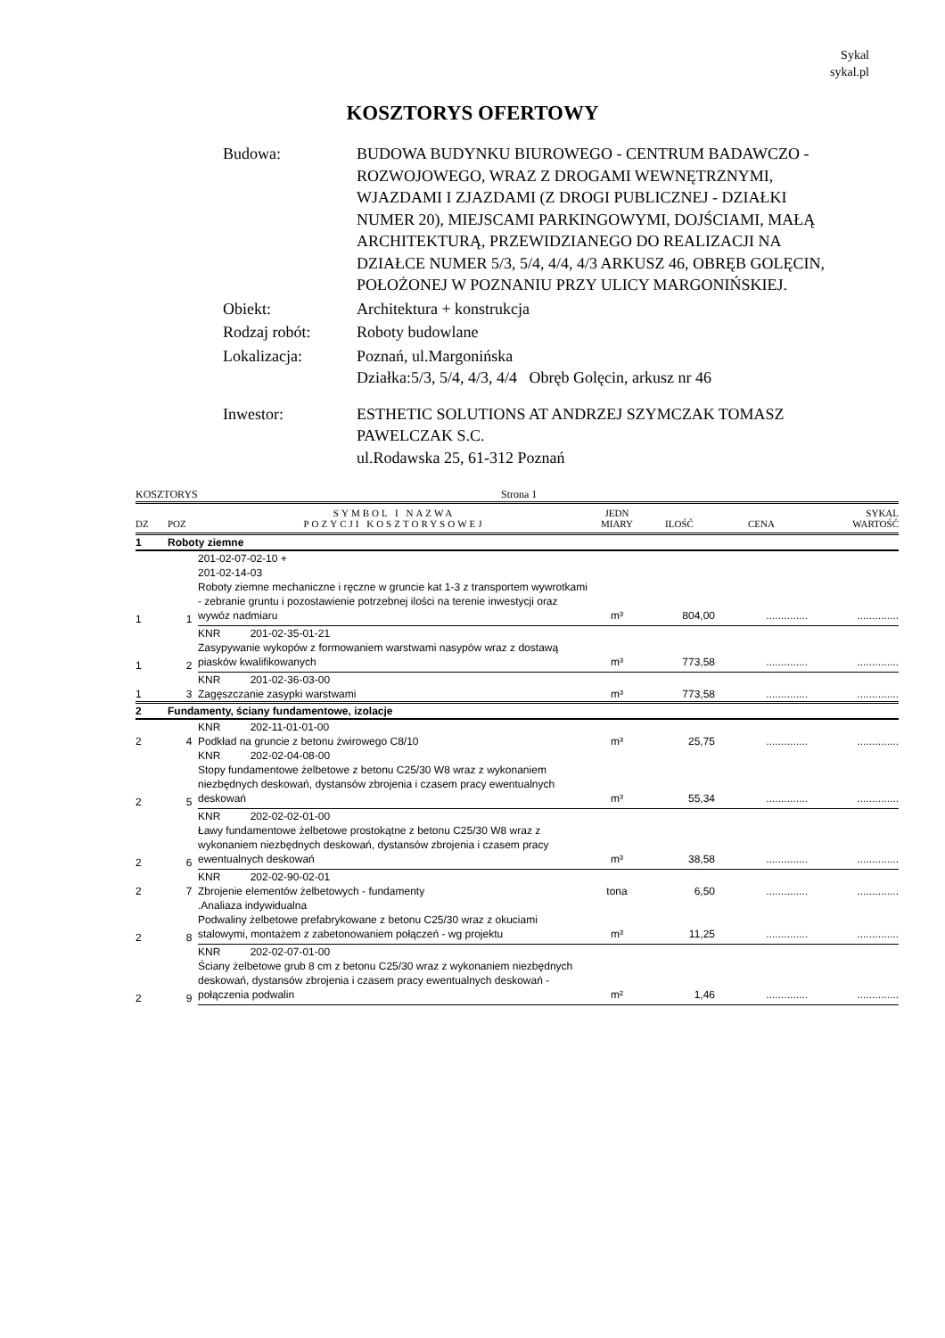Sykal
sykal.pl
KOSZTORYS OFERTOWY
| Budowa: | BUDOWA BUDYNKU BIUROWEGO - CENTRUM BADAWCZO - ROZWOJOWEGO, WRAZ Z DROGAMI WEWNĘTRZNYMI, WJAZDAMI I ZJAZDAMI (Z DROGI PUBLICZNEJ - DZIAŁKI NUMER 20), MIEJSCAMI PARKINGOWYMI, DOJŚCIAMI, MAŁĄ ARCHITEKTURĄ, PRZEWIDZIANEGO DO REALIZACJI NA DZIAŁCE NUMER 5/3, 5/4, 4/4, 4/3 ARKUSZ 46, OBRĘB GOLĘCIN, POŁOŻONEJ W POZNANIU PRZY ULICY MARGONIŃSKIEJ. |
| Obiekt: | Architektura + konstrukcja |
| Rodzaj robót: | Roboty budowlane |
| Lokalizacja: | Poznań, ul.Margonińska Działka:5/3, 5/4, 4/3, 4/4 Obręb Golęcin, arkusz nr 46 |
| Inwestor: | ESTHETIC SOLUTIONS AT ANDRZEJ SZYMCZAK TOMASZ PAWELCZAK S.C. ul.Rodawska 25, 61-312 Poznań |
KOSZTORYS Strona 1
| DZ | POZ | SYMBOL I NAZWA POZYCJI KOSZTORYSOWEJ | JEDN MIARY | ILOŚĆ | CENA | SYKAL WARTOŚĆ |
| --- | --- | --- | --- | --- | --- | --- |
| 1 | Roboty ziemne | | | | | |
| 1 | 1 | 201-02-07-02-10 + 201-02-14-03 Roboty ziemne mechaniczne i ręczne w gruncie kat 1-3 z transportem wywrotkami - zebranie gruntu i pozostawienie potrzebnej ilości na terenie inwestycji oraz wywóz nadmiaru | m³ | 804,00 | .............. | .............. |
| 1 | 2 | KNR 201-02-35-01-21 Zasypywanie wykopów z formowaniem warstwami nasypów wraz z dostawą piasków kwalifikowanych | m³ | 773,58 | .............. | .............. |
| 1 | 3 | KNR 201-02-36-03-00 Zagęszczanie zasypki warstwami | m³ | 773,58 | .............. | .............. |
| 2 | Fundamenty, ściany fundamentowe, izolacje | | | | | |
| 2 | 4 | KNR 202-11-01-01-00 Podkład na gruncie z betonu żwirowego C8/10 | m³ | 25,75 | .............. | .............. |
| 2 | 5 | KNR 202-02-04-08-00 Stopy fundamentowe żelbetowe z betonu C25/30 W8 wraz z wykonaniem niezbędnych deskowań, dystansów zbrojenia i czasem pracy ewentualnych deskowań | m³ | 55,34 | .............. | .............. |
| 2 | 6 | KNR 202-02-02-01-00 Ławy fundamentowe żelbetowe prostokątne z betonu C25/30 W8 wraz z wykonaniem niezbędnych deskowań, dystansów zbrojenia i czasem pracy ewentualnych deskowań | m³ | 38,58 | .............. | .............. |
| 2 | 7 | KNR 202-02-90-02-01 Zbrojenie elementów żelbetowych - fundamenty | tona | 6,50 | .............. | .............. |
| 2 | 8 | .Analiaza indywidualna Podwaliny żelbetowe prefabrykowane z betonu C25/30 wraz z okuciami stalowymi, montażem z zabetonowaniem połączeń - wg projektu | m³ | 11,25 | .............. | .............. |
| 2 | 9 | KNR 202-02-07-01-00 Ściany żelbetowe grub 8 cm z betonu C25/30 wraz z wykonaniem niezbędnych deskowań, dystansów zbrojenia i czasem pracy ewentualnych deskowań - połączenia podwalin | m² | 1,46 | .............. | .............. |